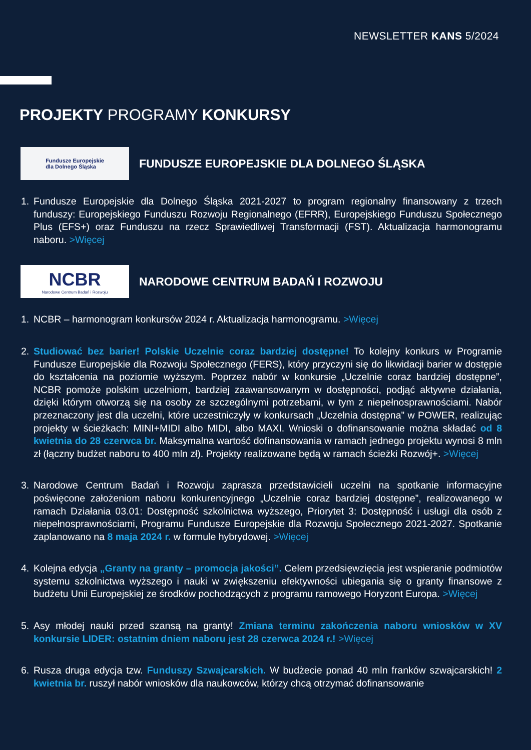NEWSLETTER KANS 5/2024
PROJEKTY PROGRAMY KONKURSY
Fundusze Europejskie
dla Dolnego Śląska
FUNDUSZE EUROPEJSKIE DLA DOLNEGO ŚLĄSKA
1. Fundusze Europejskie dla Dolnego Śląska 2021-2027 to program regionalny finansowany z trzech funduszy: Europejskiego Funduszu Rozwoju Regionalnego (EFRR), Europejskiego Funduszu Społecznego Plus (EFS+) oraz Funduszu na rzecz Sprawiedliwej Transformacji (FST). Aktualizacja harmonogramu naboru. >Więcej
NCBR
Narodowe Centrum Badań i Rozwoju
NARODOWE CENTRUM BADAŃ I ROZWOJU
1. NCBR – harmonogram konkursów 2024 r. Aktualizacja harmonogramu. >Więcej
2. Studiować bez barier! Polskie Uczelnie coraz bardziej dostępne! To kolejny konkurs w Programie Fundusze Europejskie dla Rozwoju Społecznego (FERS), który przyczyni się do likwidacji barier w dostępie do kształcenia na poziomie wyższym. Poprzez nabór w konkursie „Uczelnie coraz bardziej dostępne”, NCBR pomoże polskim uczelniom, bardziej zaawansowanym w dostępności, podjąć aktywne działania, dzięki którym otworzą się na osoby ze szczególnymi potrzebami, w tym z niepełnosprawnościami. Nabór przeznaczony jest dla uczelni, które uczestniczyły w konkursach „Uczelnia dostępna” w POWER, realizując projekty w ścieżkach: MINI+MIDI albo MIDI, albo MAXI. Wnioski o dofinansowanie można składać od 8 kwietnia do 28 czerwca br. Maksymalna wartość dofinansowania w ramach jednego projektu wynosi 8 mln zł (łączny budżet naboru to 400 mln zł). Projekty realizowane będą w ramach ścieżki Rozwój+. >Więcej
3. Narodowe Centrum Badań i Rozwoju zaprasza przedstawicieli uczelni na spotkanie informacyjne poświęcone założeniom naboru konkurencyjnego „Uczelnie coraz bardziej dostępne”, realizowanego w ramach Działania 03.01: Dostępność szkolnictwa wyższego, Priorytet 3: Dostępność i usługi dla osób z niepełnosprawnościami, Programu Fundusze Europejskie dla Rozwoju Społecznego 2021-2027. Spotkanie zaplanowano na 8 maja 2024 r. w formule hybrydowej. >Więcej
4. Kolejna edycja „Granty na granty – promocja jakości”. Celem przedsięwzięcia jest wspieranie podmiotów systemu szkolnictwa wyższego i nauki w zwiększeniu efektywności ubiegania się o granty finansowe z budżetu Unii Europejskiej ze środków pochodzących z programu ramowego Horyzont Europa. >Więcej
5. Asy młodej nauki przed szansą na granty! Zmiana terminu zakończenia naboru wniosków w XV konkursie LIDER: ostatnim dniem naboru jest 28 czerwca 2024 r.! >Więcej
6. Rusza druga edycja tzw. Funduszy Szwajcarskich. W budżecie ponad 40 mln franków szwajcarskich! 2 kwietnia br. ruszył nabór wniosków dla naukowców, którzy chcą otrzymać dofinansowanie